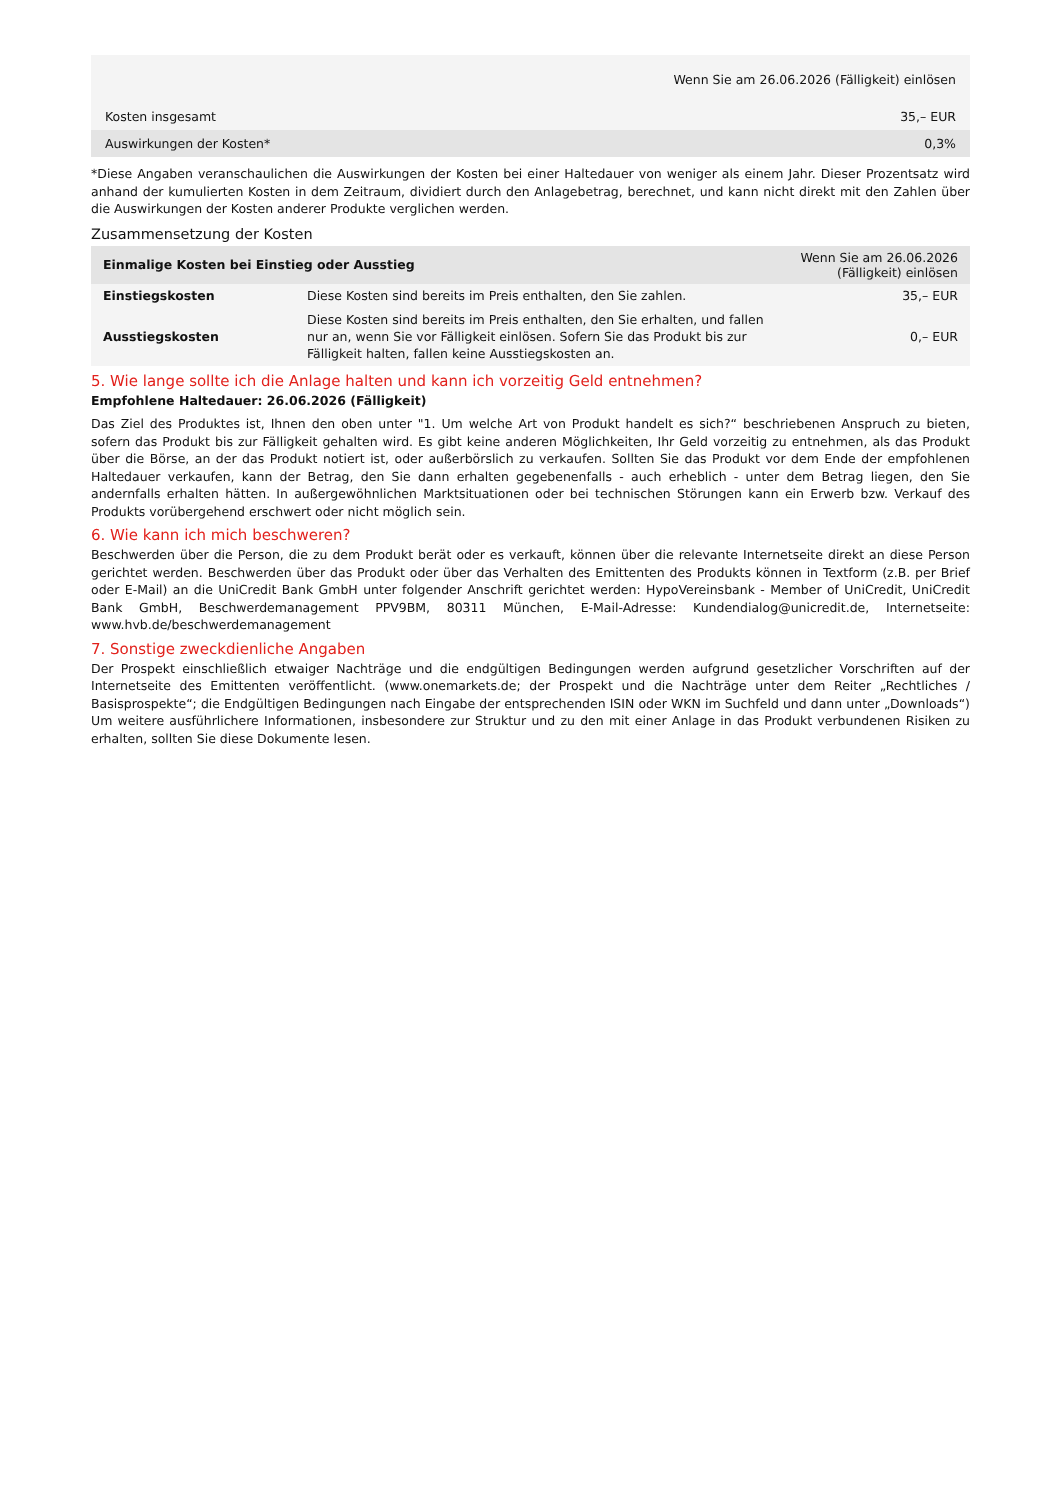| Wenn Sie am 26.06.2026 (Fälligkeit) einlösen | |
| --- | --- |
| Kosten insgesamt | 35,– EUR |
| Auswirkungen der Kosten* | 0,3% |
*Diese Angaben veranschaulichen die Auswirkungen der Kosten bei einer Haltedauer von weniger als einem Jahr. Dieser Prozentsatz wird anhand der kumulierten Kosten in dem Zeitraum, dividiert durch den Anlagebetrag, berechnet, und kann nicht direkt mit den Zahlen über die Auswirkungen der Kosten anderer Produkte verglichen werden.
Zusammensetzung der Kosten
| Einmalige Kosten bei Einstieg oder Ausstieg | | Wenn Sie am 26.06.2026 (Fälligkeit) einlösen |
| --- | --- | --- |
| Einstiegskosten | Diese Kosten sind bereits im Preis enthalten, den Sie zahlen. | 35,– EUR |
| Ausstiegskosten | Diese Kosten sind bereits im Preis enthalten, den Sie erhalten, und fallen nur an, wenn Sie vor Fälligkeit einlösen. Sofern Sie das Produkt bis zur Fälligkeit halten, fallen keine Ausstiegskosten an. | 0,– EUR |
5. Wie lange sollte ich die Anlage halten und kann ich vorzeitig Geld entnehmen?
Empfohlene Haltedauer: 26.06.2026 (Fälligkeit)
Das Ziel des Produktes ist, Ihnen den oben unter "1. Um welche Art von Produkt handelt es sich?“ beschriebenen Anspruch zu bieten, sofern das Produkt bis zur Fälligkeit gehalten wird. Es gibt keine anderen Möglichkeiten, Ihr Geld vorzeitig zu entnehmen, als das Produkt über die Börse, an der das Produkt notiert ist, oder außerbörslich zu verkaufen. Sollten Sie das Produkt vor dem Ende der empfohlenen Haltedauer verkaufen, kann der Betrag, den Sie dann erhalten gegebenenfalls - auch erheblich - unter dem Betrag liegen, den Sie andernfalls erhalten hätten. In außergewöhnlichen Marktsituationen oder bei technischen Störungen kann ein Erwerb bzw. Verkauf des Produkts vorübergehend erschwert oder nicht möglich sein.
6. Wie kann ich mich beschweren?
Beschwerden über die Person, die zu dem Produkt berät oder es verkauft, können über die relevante Internetseite direkt an diese Person gerichtet werden. Beschwerden über das Produkt oder über das Verhalten des Emittenten des Produkts können in Textform (z.B. per Brief oder E-Mail) an die UniCredit Bank GmbH unter folgender Anschrift gerichtet werden: HypoVereinsbank - Member of UniCredit, UniCredit Bank GmbH, Beschwerdemanagement PPV9BM, 80311 München, E-Mail-Adresse: Kundendialog@unicredit.de, Internetseite: www.hvb.de/beschwerdemanagement
7. Sonstige zweckdienliche Angaben
Der Prospekt einschließlich etwaiger Nachträge und die endgültigen Bedingungen werden aufgrund gesetzlicher Vorschriften auf der Internetseite des Emittenten veröffentlicht. (www.onemarkets.de; der Prospekt und die Nachträge unter dem Reiter „Rechtliches / Basisprospekte“; die Endgültigen Bedingungen nach Eingabe der entsprechenden ISIN oder WKN im Suchfeld und dann unter „Downloads“) Um weitere ausführlichere Informationen, insbesondere zur Struktur und zu den mit einer Anlage in das Produkt verbundenen Risiken zu erhalten, sollten Sie diese Dokumente lesen.